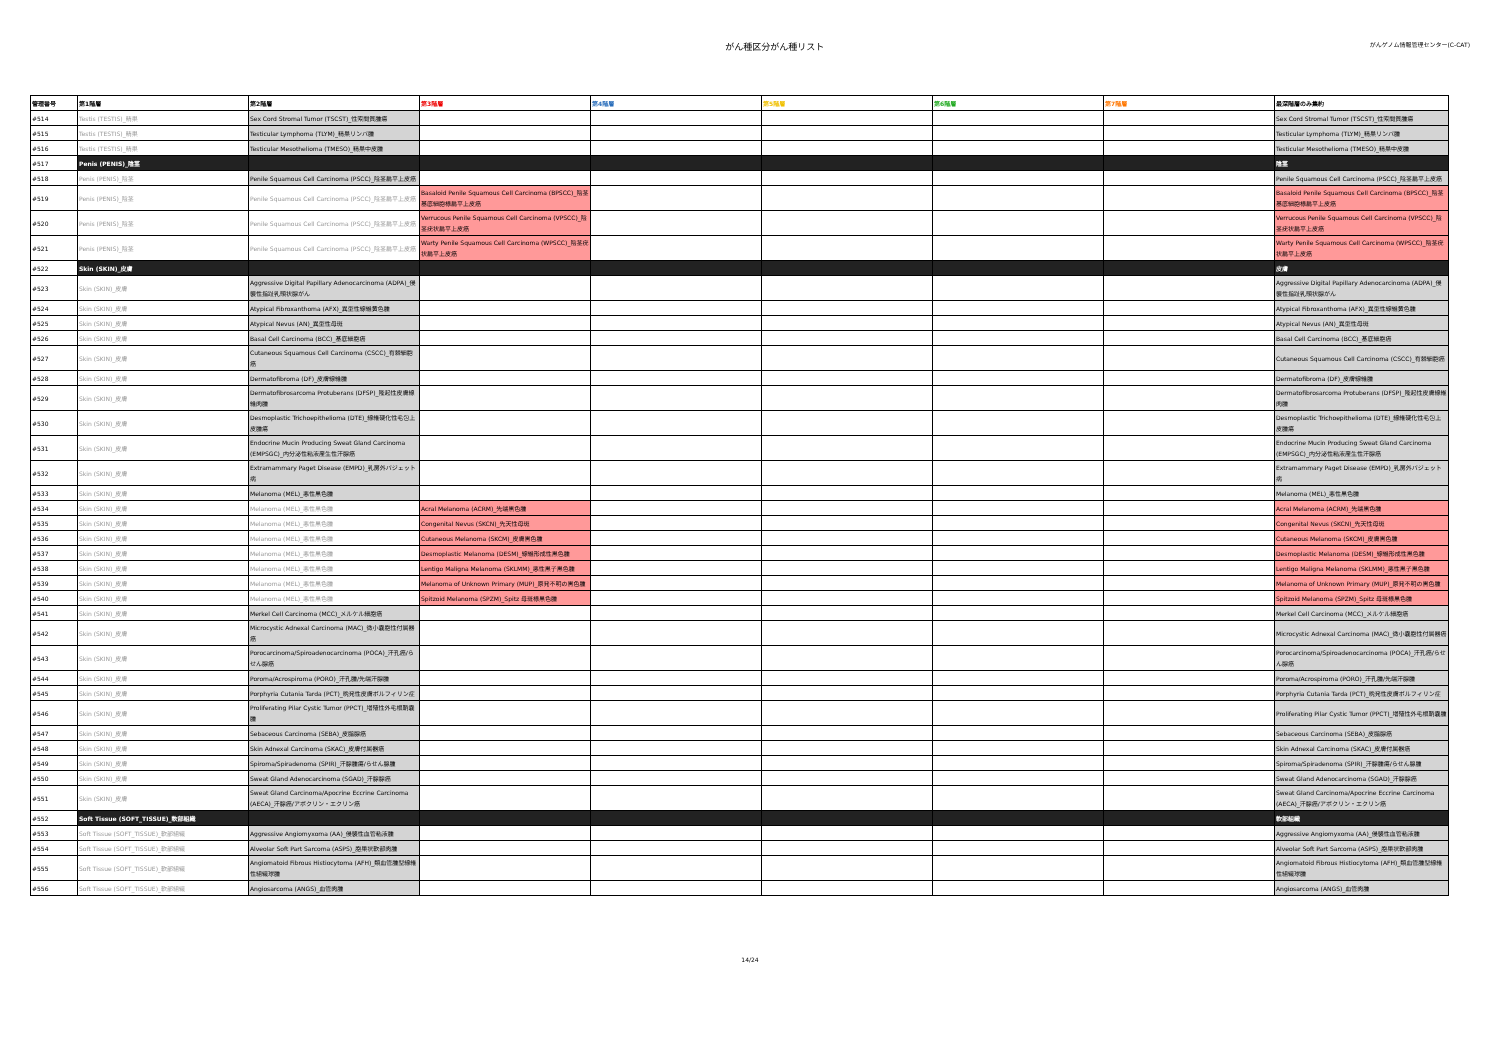がん種区分がん種リスト
がんゲノム情報管理センター(C-CAT)
| 管理番号 | 第1階層 | 第2階層 | 第3階層 | 第4階層 | 第5階層 | 第6階層 | 第7階層 | 最深階層のみ集約 |
| --- | --- | --- | --- | --- | --- | --- | --- | --- |
| #514 | Testis (TESTIS)_精巣 | Sex Cord Stromal Tumor (TSCST)_性索間質腫瘍 | | | | | | Sex Cord Stromal Tumor (TSCST)_性索間質腫瘍 |
| #515 | Testis (TESTIS)_精巣 | Testicular Lymphoma (TLYM)_精巣リンパ腫 | | | | | | Testicular Lymphoma (TLYM)_精巣リンパ腫 |
| #516 | Testis (TESTIS)_精巣 | Testicular Mesothelioma (TMESO)_精巣中皮腫 | | | | | | Testicular Mesothelioma (TMESO)_精巣中皮腫 |
| #517 | Penis (PENIS)_陰茎 | | | | | | | 陰茎 |
| #518 | Penis (PENIS)_陰茎 | Penile Squamous Cell Carcinoma (PSCC)_陰茎扁平上皮癌 | | | | | | Penile Squamous Cell Carcinoma (PSCC)_陰茎扁平上皮癌 |
| #519 | Penis (PENIS)_陰茎 | Penile Squamous Cell Carcinoma (PSCC)_陰茎扁平上皮癌 | Basaloid Penile Squamous Cell Carcinoma (BPSCC)_陰茎基底細胞様扁平上皮癌 | | | | | Basaloid Penile Squamous Cell Carcinoma (BPSCC)_陰茎基底細胞様扁平上皮癌 |
| #520 | Penis (PENIS)_陰茎 | Penile Squamous Cell Carcinoma (PSCC)_陰茎扁平上皮癌 | Verrucous Penile Squamous Cell Carcinoma (VPSCC)_陰茎疣状扁平上皮癌 | | | | | Verrucous Penile Squamous Cell Carcinoma (VPSCC)_陰茎疣状扁平上皮癌 |
| #521 | Penis (PENIS)_陰茎 | Penile Squamous Cell Carcinoma (PSCC)_陰茎扁平上皮癌 | Warty Penile Squamous Cell Carcinoma (WPSCC)_陰茎疣状扁平上皮癌 | | | | | Warty Penile Squamous Cell Carcinoma (WPSCC)_陰茎疣状扁平上皮癌 |
| #522 | Skin (SKIN)_皮膚 | | | | | | | 皮膚 |
| #523 | Skin (SKIN)_皮膚 | Aggressive Digital Papillary Adenocarcinoma (ADPA)_侵襲性指趾乳頭状腺がん | | | | | | Aggressive Digital Papillary Adenocarcinoma (ADPA)_侵襲性指趾乳頭状腺がん |
| #524 | Skin (SKIN)_皮膚 | Atypical Fibroxanthoma (AFX)_異型性線維黄色腫 | | | | | | Atypical Fibroxanthoma (AFX)_異型性線維黄色腫 |
| #525 | Skin (SKIN)_皮膚 | Atypical Nevus (AN)_異型性母斑 | | | | | | Atypical Nevus (AN)_異型性母斑 |
| #526 | Skin (SKIN)_皮膚 | Basal Cell Carcinoma (BCC)_基底細胞癌 | | | | | | Basal Cell Carcinoma (BCC)_基底細胞癌 |
| #527 | Skin (SKIN)_皮膚 | Cutaneous Squamous Cell Carcinoma (CSCC)_有棘細胞癌 | | | | | | Cutaneous Squamous Cell Carcinoma (CSCC)_有棘細胞癌 |
| #528 | Skin (SKIN)_皮膚 | Dermatofibroma (DF)_皮膚線維腫 | | | | | | Dermatofibroma (DF)_皮膚線維腫 |
| #529 | Skin (SKIN)_皮膚 | Dermatofibrosarcoma Protuberans (DFSP)_隆起性皮膚線維肉腫 | | | | | | Dermatofibrosarcoma Protuberans (DFSP)_隆起性皮膚線維肉腫 |
| #530 | Skin (SKIN)_皮膚 | Desmoplastic Trichoepithelioma (DTE)_線維硬化性毛包上皮腫瘍 | | | | | | Desmoplastic Trichoepithelioma (DTE)_線維硬化性毛包上皮腫瘍 |
| #531 | Skin (SKIN)_皮膚 | Endocrine Mucin Producing Sweat Gland Carcinoma (EMPSGC)_内分泌性粘液産生性汗腺癌 | | | | | | Endocrine Mucin Producing Sweat Gland Carcinoma (EMPSGC)_内分泌性粘液産生性汗腺癌 |
| #532 | Skin (SKIN)_皮膚 | Extramammary Paget Disease (EMPD)_乳房外パジェット病 | | | | | | Extramammary Paget Disease (EMPD)_乳房外パジェット病 |
| #533 | Skin (SKIN)_皮膚 | Melanoma (MEL)_悪性黒色腫 | | | | | | Melanoma (MEL)_悪性黒色腫 |
| #534 | Skin (SKIN)_皮膚 | Melanoma (MEL)_悪性黒色腫 | Acral Melanoma (ACRM)_先端黒色腫 | | | | | Acral Melanoma (ACRM)_先端黒色腫 |
| #535 | Skin (SKIN)_皮膚 | Melanoma (MEL)_悪性黒色腫 | Congenital Nevus (SKCN)_先天性母斑 | | | | | Congenital Nevus (SKCN)_先天性母斑 |
| #536 | Skin (SKIN)_皮膚 | Melanoma (MEL)_悪性黒色腫 | Cutaneous Melanoma (SKCM)_皮膚黒色腫 | | | | | Cutaneous Melanoma (SKCM)_皮膚黒色腫 |
| #537 | Skin (SKIN)_皮膚 | Melanoma (MEL)_悪性黒色腫 | Desmoplastic Melanoma (DESM)_線維形成性黒色腫 | | | | | Desmoplastic Melanoma (DESM)_線維形成性黒色腫 |
| #538 | Skin (SKIN)_皮膚 | Melanoma (MEL)_悪性黒色腫 | Lentigo Maligna Melanoma (SKLMM)_悪性黒子黒色腫 | | | | | Lentigo Maligna Melanoma (SKLMM)_悪性黒子黒色腫 |
| #539 | Skin (SKIN)_皮膚 | Melanoma (MEL)_悪性黒色腫 | Melanoma of Unknown Primary (MUP)_原発不明の黒色腫 | | | | | Melanoma of Unknown Primary (MUP)_原発不明の黒色腫 |
| #540 | Skin (SKIN)_皮膚 | Melanoma (MEL)_悪性黒色腫 | Spitzoid Melanoma (SPZM)_Spitz 母斑様黒色腫 | | | | | Spitzoid Melanoma (SPZM)_Spitz 母斑様黒色腫 |
| #541 | Skin (SKIN)_皮膚 | Merkel Cell Carcinoma (MCC)_メルケル細胞癌 | | | | | | Merkel Cell Carcinoma (MCC)_メルケル細胞癌 |
| #542 | Skin (SKIN)_皮膚 | Microcystic Adnexal Carcinoma (MAC)_微小嚢胞性付属器癌 | | | | | | Microcystic Adnexal Carcinoma (MAC)_微小嚢胞性付属器癌 |
| #543 | Skin (SKIN)_皮膚 | Porocarcinoma/Spiroadenocarcinoma (POCA)_汗孔癌/らせん腺癌 | | | | | | Porocarcinoma/Spiroadenocarcinoma (POCA)_汗孔癌/らせん腺癌 |
| #544 | Skin (SKIN)_皮膚 | Poroma/Acrospiroma (PORO)_汗孔腫/先端汗腺腫 | | | | | | Poroma/Acrospiroma (PORO)_汗孔腫/先端汗腺腫 |
| #545 | Skin (SKIN)_皮膚 | Porphyria Cutania Tarda (PCT)_晩発性皮膚ポルフィリン症 | | | | | | Porphyria Cutania Tarda (PCT)_晩発性皮膚ポルフィリン症 |
| #546 | Skin (SKIN)_皮膚 | Proliferating Pilar Cystic Tumor (PPCT)_増殖性外毛根鞘嚢腫 | | | | | | Proliferating Pilar Cystic Tumor (PPCT)_増殖性外毛根鞘嚢腫 |
| #547 | Skin (SKIN)_皮膚 | Sebaceous Carcinoma (SEBA)_皮脂腺癌 | | | | | | Sebaceous Carcinoma (SEBA)_皮脂腺癌 |
| #548 | Skin (SKIN)_皮膚 | Skin Adnexal Carcinoma (SKAC)_皮膚付属器癌 | | | | | | Skin Adnexal Carcinoma (SKAC)_皮膚付属器癌 |
| #549 | Skin (SKIN)_皮膚 | Spiroma/Spiradenoma (SPIR)_汗腺腫瘍/らせん腺腫 | | | | | | Spiroma/Spiradenoma (SPIR)_汗腺腫瘍/らせん腺腫 |
| #550 | Skin (SKIN)_皮膚 | Sweat Gland Adenocarcinoma (SGAD)_汗腺腺癌 | | | | | | Sweat Gland Adenocarcinoma (SGAD)_汗腺腺癌 |
| #551 | Skin (SKIN)_皮膚 | Sweat Gland Carcinoma/Apocrine Eccrine Carcinoma (AECA)_汗腺癌/アポクリン・エクリン癌 | | | | | | Sweat Gland Carcinoma/Apocrine Eccrine Carcinoma (AECA)_汗腺癌/アポクリン・エクリン癌 |
| #552 | Soft Tissue (SOFT_TISSUE)_軟部組織 | | | | | | | 軟部組織 |
| #553 | Soft Tissue (SOFT_TISSUE)_軟部組織 | Aggressive Angiomyxoma (AA)_侵襲性血管粘液腫 | | | | | | Aggressive Angiomyxoma (AA)_侵襲性血管粘液腫 |
| #554 | Soft Tissue (SOFT_TISSUE)_軟部組織 | Alveolar Soft Part Sarcoma (ASPS)_胞巣状軟部肉腫 | | | | | | Alveolar Soft Part Sarcoma (ASPS)_胞巣状軟部肉腫 |
| #555 | Soft Tissue (SOFT_TISSUE)_軟部組織 | Angiomatoid Fibrous Histiocytoma (AFH)_類血管腫型線維性組織球腫 | | | | | | Angiomatoid Fibrous Histiocytoma (AFH)_類血管腫型線維性組織球腫 |
| #556 | Soft Tissue (SOFT_TISSUE)_軟部組織 | Angiosarcoma (ANGS)_血管肉腫 | | | | | | Angiosarcoma (ANGS)_血管肉腫 |
14/24